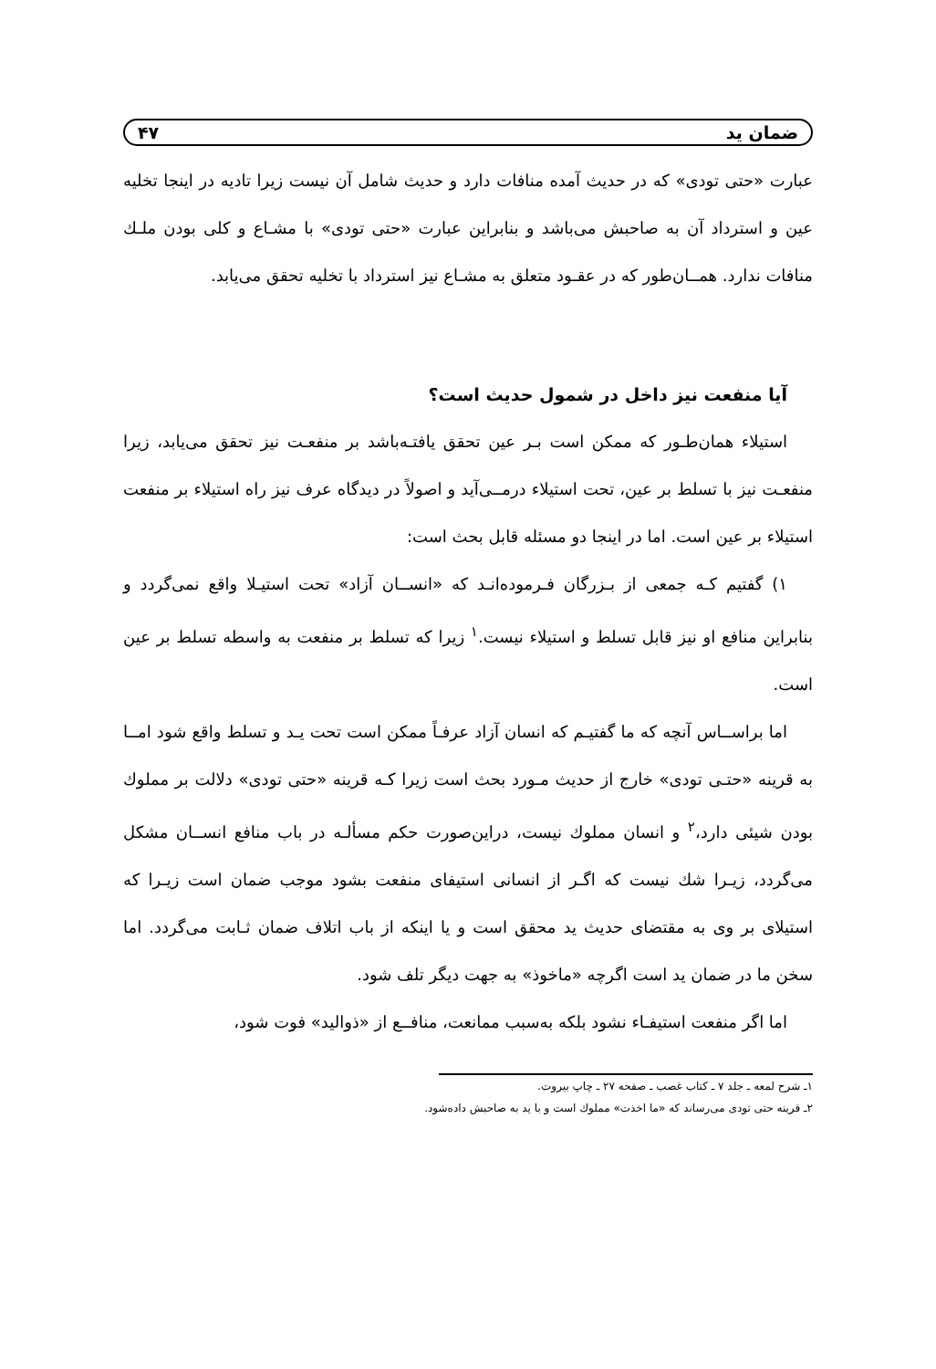ضمان ید ۴۷
عبارت «حتی تودی» که در حدیث آمده منافات دارد و حدیث شامل آن نیست زیرا تادیه در اینجا تخلیه عین و استرداد آن به صاحبش می‌باشد و بنابراین عبارت «حتی تودی» با مشـاع و کلی بودن ملـك منافات ندارد. همــان‌طور که در عقـود متعلق به مشـاع نیز استرداد با تخلیه تحقق می‌یابد.
آیا منفعت نیز داخل در شمول حدیث است؟
استیلاء همان‌طـور که ممکن است بـر عین تحقق یافتـه‌باشد بر منفعـت نیز تحقق می‌یابد، زیرا منفعـت نیز با تسلط بر عین، تحت استیلاء درمــی‌آید و اصولاً در دیدگاه عرف نیز راه استیلاء بر منفعت استیلاء بر عین است. اما در اینجا دو مسئله قابل بحث است:
۱) گفتیم کـه جمعی از بـزرگان فـرموده‌انـد که «انســان آزاد» تحت استیـلا واقع نمی‌گردد و بنابراین منافع او نیز قابل تسلط و استیلاء نیست.<sup>۱</sup> زیرا که تسلط بر منفعت به واسطه تسلط بر عین است.
اما براســاس آنچه که ما گفتیـم که انسان آزاد عرفـاً ممکن است تحت یـد و تسلط واقع شود امــا به قرینه «حتـی تودی» خارج از حدیث مـورد بحث است زیرا کـه قرینه «حتی تودی» دلالت بر مملوك بودن شیئی دارد،<sup>۲</sup> و انسان مملوك نیست، دراین‌صورت حکم مسألـه در باب منافع انســان مشکل می‌گردد، زیـرا شك نیست که اگـر از انسانی استیفای منفعت بشود موجب ضمان است زیـرا که استیلای بر وی به مقتضای حدیث ید محقق است و یا اینکه از باب اتلاف ضمان ثـابت می‌گردد. اما سخن ما در ضمان ید است اگرچه «ماخوذ» به جهت دیگر تلف شود.
اما اگر منفعت استیفـاء نشود بلکه به‌سبب ممانعت، منافــع از «ذوالید» فوت شود،
۱ـ شرح لمعه ـ جلد ۷ ـ کتاب غصب ـ صفحه ۲۷ ـ چاپ بیروت.
۲ـ قرینه حتی تودی می‌رساند که «ما اخذت» مملوك است و با ید به صاحبش داده‌شود.